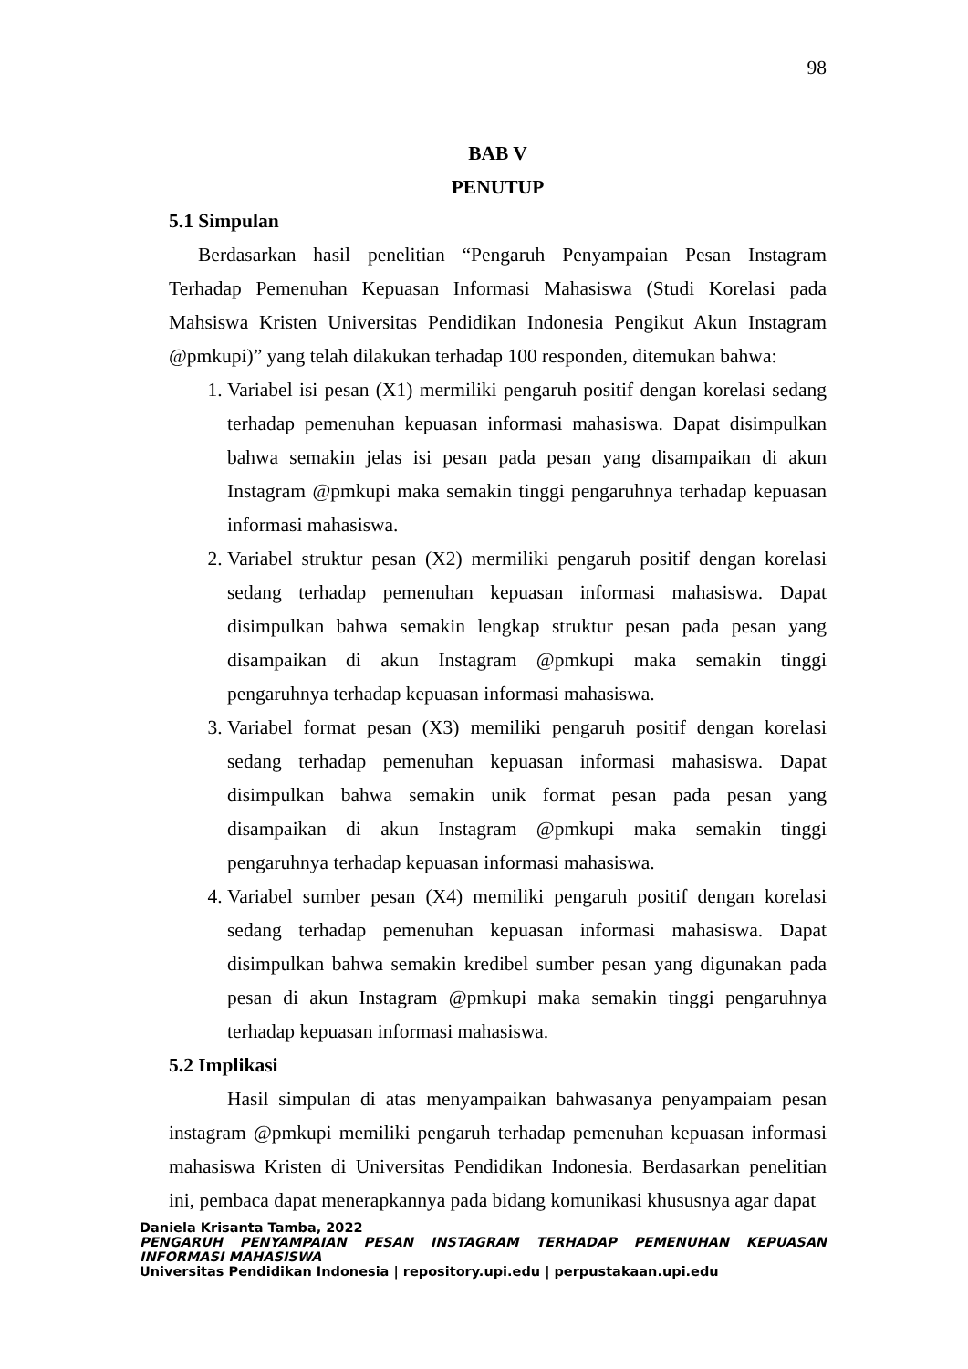98
BAB V
PENUTUP
5.1 Simpulan
Berdasarkan hasil penelitian “Pengaruh Penyampaian Pesan Instagram Terhadap Pemenuhan Kepuasan Informasi Mahasiswa (Studi Korelasi pada Mahsiswa Kristen Universitas Pendidikan Indonesia Pengikut Akun Instagram @pmkupi)” yang telah dilakukan terhadap 100 responden, ditemukan bahwa:
1. Variabel isi pesan (X1) mermiliki pengaruh positif dengan korelasi sedang terhadap pemenuhan kepuasan informasi mahasiswa. Dapat disimpulkan bahwa semakin jelas isi pesan pada pesan yang disampaikan di akun Instagram @pmkupi maka semakin tinggi pengaruhnya terhadap kepuasan informasi mahasiswa.
2. Variabel struktur pesan (X2) mermiliki pengaruh positif dengan korelasi sedang terhadap pemenuhan kepuasan informasi mahasiswa. Dapat disimpulkan bahwa semakin lengkap struktur pesan pada pesan yang disampaikan di akun Instagram @pmkupi maka semakin tinggi pengaruhnya terhadap kepuasan informasi mahasiswa.
3. Variabel format pesan (X3) memiliki pengaruh positif dengan korelasi sedang terhadap pemenuhan kepuasan informasi mahasiswa. Dapat disimpulkan bahwa semakin unik format pesan pada pesan yang disampaikan di akun Instagram @pmkupi maka semakin tinggi pengaruhnya terhadap kepuasan informasi mahasiswa.
4. Variabel sumber pesan (X4) memiliki pengaruh positif dengan korelasi sedang terhadap pemenuhan kepuasan informasi mahasiswa. Dapat disimpulkan bahwa semakin kredibel sumber pesan yang digunakan pada pesan di akun Instagram @pmkupi maka semakin tinggi pengaruhnya terhadap kepuasan informasi mahasiswa.
5.2 Implikasi
Hasil simpulan di atas menyampaikan bahwasanya penyampaiam pesan instagram @pmkupi memiliki pengaruh terhadap pemenuhan kepuasan informasi mahasiswa Kristen di Universitas Pendidikan Indonesia. Berdasarkan penelitian ini, pembaca dapat menerapkannya pada bidang komunikasi khususnya agar dapat
Daniela Krisanta Tamba, 2022
PENGARUH PENYAMPAIAN PESAN INSTAGRAM TERHADAP PEMENUHAN KEPUASAN INFORMASI MAHASISWA
Universitas Pendidikan Indonesia | repository.upi.edu | perpustakaan.upi.edu